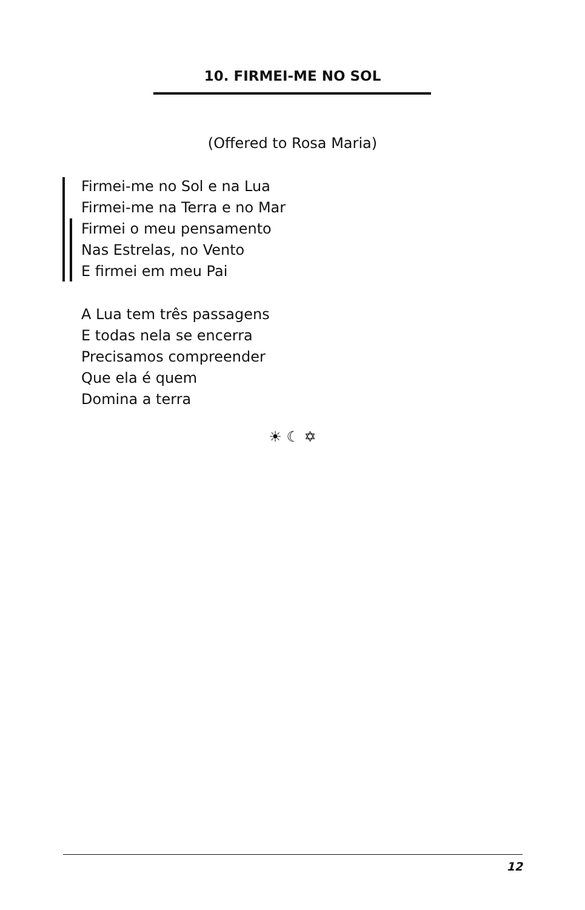10. FIRMEI-ME NO SOL
(Offered to Rosa Maria)
Firmei-me no Sol e na Lua
Firmei-me na Terra e no Mar
Firmei o meu pensamento
Nas Estrelas, no Vento
E firmei em meu Pai
A Lua tem três passagens
E todas nela se encerra
Precisamos compreender
Que ela é quem
Domina a terra
☀ ☾ ✡
12